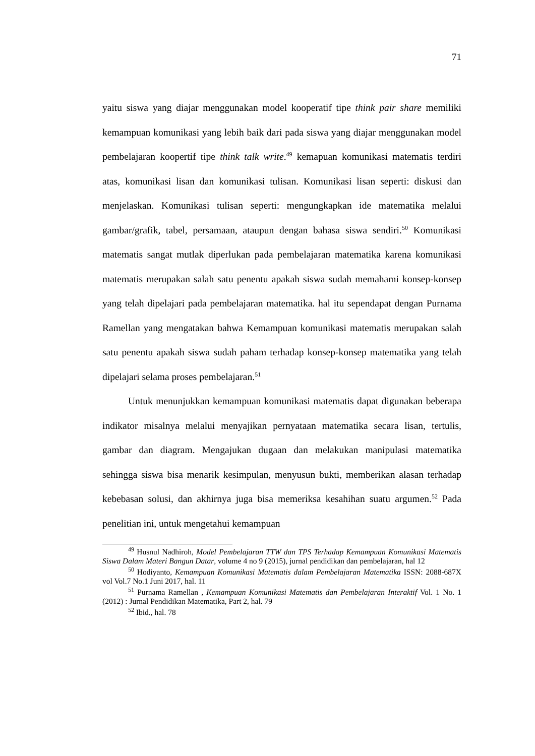71
yaitu siswa yang diajar menggunakan model kooperatif tipe think pair share memiliki kemampuan komunikasi yang lebih baik dari pada siswa yang diajar menggunakan model pembelajaran koopertif tipe think talk write.<sup>49</sup> kemapuan komunikasi matematis terdiri atas, komunikasi lisan dan komunikasi tulisan. Komunikasi lisan seperti: diskusi dan menjelaskan. Komunikasi tulisan seperti: mengungkapkan ide matematika melalui gambar/grafik, tabel, persamaan, ataupun dengan bahasa siswa sendiri.<sup>50</sup> Komunikasi matematis sangat mutlak diperlukan pada pembelajaran matematika karena komunikasi matematis merupakan salah satu penentu apakah siswa sudah memahami konsep-konsep yang telah dipelajari pada pembelajaran matematika. hal itu sependapat dengan Purnama Ramellan yang mengatakan bahwa Kemampuan komunikasi matematis merupakan salah satu penentu apakah siswa sudah paham terhadap konsep-konsep matematika yang telah dipelajari selama proses pembelajaran.<sup>51</sup>
Untuk menunjukkan kemampuan komunikasi matematis dapat digunakan beberapa indikator misalnya melalui menyajikan pernyataan matematika secara lisan, tertulis, gambar dan diagram. Mengajukan dugaan dan melakukan manipulasi matematika sehingga siswa bisa menarik kesimpulan, menyusun bukti, memberikan alasan terhadap kebebasan solusi, dan akhirnya juga bisa memeriksa kesahihan suatu argumen.<sup>52</sup> Pada penelitian ini, untuk mengetahui kemampuan
<sup>49</sup> Husnul Nadhiroh, Model Pembelajaran TTW dan TPS Terhadap Kemampuan Komunikasi Matematis Siswa Dalam Materi Bangun Datar, volume 4 no 9 (2015), jurnal pendidikan dan pembelajaran, hal 12
<sup>50</sup> Hodiyanto, Kemampuan Komunikasi Matematis dalam Pembelajaran Matematika ISSN: 2088-687X vol Vol.7 No.1 Juni 2017, hal. 11
<sup>51</sup> Purnama Ramellan , Kemampuan Komunikasi Matematis dan Pembelajaran Interaktif Vol. 1 No. 1 (2012) : Jurnal Pendidikan Matematika, Part 2, hal. 79
<sup>52</sup> Ibid., hal. 78